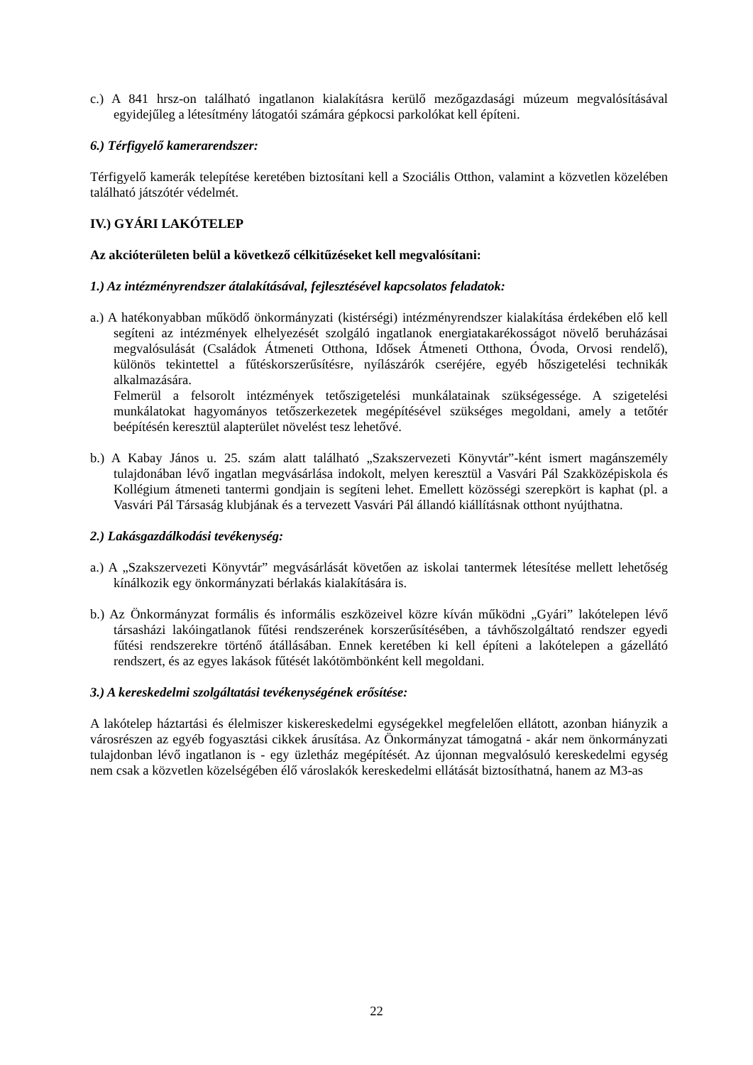c.) A 841 hrsz-on található ingatlanon kialakításra kerülő mezőgazdasági múzeum megvalósításával egyidejűleg a létesítmény látogatói számára gépkocsi parkolókat kell építeni.
6.) Térfigyelő kamerarendszer:
Térfigyelő kamerák telepítése keretében biztosítani kell a Szociális Otthon, valamint a közvetlen közelében található játszótér védelmét.
IV.) GYÁRI LAKÓTELEP
Az akcióterületen belül a következő célkitűzéseket kell megvalósítani:
1.) Az intézményrendszer átalakításával, fejlesztésével kapcsolatos feladatok:
a.) A hatékonyabban működő önkormányzati (kistérségi) intézményrendszer kialakítása érdekében elő kell segíteni az intézmények elhelyezését szolgáló ingatlanok energiatakarékosságot növelő beruházásai megvalósulását (Családok Átmeneti Otthona, Idősek Átmeneti Otthona, Óvoda, Orvosi rendelő), különös tekintettel a fűtéskorszerűsítésre, nyílászárók cseréjére, egyéb hőszigetelési technikák alkalmazására.
Felmerül a felsorolt intézmények tetőszigetelési munkálatainak szükségessége. A szigetelési munkálatokat hagyományos tetőszerkezetek megépítésével szükséges megoldani, amely a tetőtér beépítésén keresztül alapterület növelést tesz lehetővé.
b.) A Kabay János u. 25. szám alatt található „Szakszervezeti Könyvtár”-ként ismert magánszemély tulajdonában lévő ingatlan megvásárlása indokolt, melyen keresztül a Vasvári Pál Szakközépiskola és Kollégium átmeneti tantermi gondjain is segíteni lehet. Emellett közösségi szerepkört is kaphat (pl. a Vasvári Pál Társaság klubjának és a tervezett Vasvári Pál állandó kiállításnak otthont nyújthatna.
2.) Lakásgazdálkodási tevékenység:
a.) A „Szakszervezeti Könyvtár” megvásárlását követően az iskolai tantermek létesítése mellett lehetőség kínálkozik egy önkormányzati bérlakás kialakítására is.
b.) Az Önkormányzat formális és informális eszközeivel közre kíván működni „Gyári” lakótelepen lévő társasházi lakóingatlanok fűtési rendszerének korszerűsítésében, a távhőszolgáltató rendszer egyedi fűtési rendszerekre történő átállásában. Ennek keretében ki kell építeni a lakótelepen a gázellátó rendszert, és az egyes lakások fűtését lakótömbönként kell megoldani.
3.) A kereskedelmi szolgáltatási tevékenységének erősítése:
A lakótelep háztartási és élelmiszer kiskereskedelmi egységekkel megfelelően ellátott, azonban hiányzik a városrészen az egyéb fogyasztási cikkek árusítása. Az Önkormányzat támogatná - akár nem önkormányzati tulajdonban lévő ingatlanon is - egy üzletház megépítését. Az újonnan megvalósuló kereskedelmi egység nem csak a közvetlen közelségében élő városlakók kereskedelmi ellátását biztosíthatná, hanem az M3-as
22